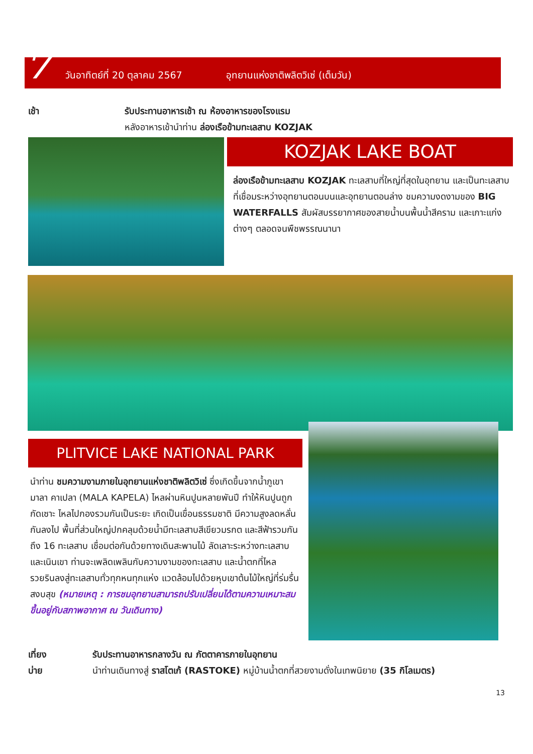7 วันอาทิตย์ที่ 20 ตุลาคม 2567 อุทยานแห่งชาติพลิตวิเซ่ (เต็มวัน)
เช้า รับประทานอาหารเช้า ณ ห้องอาหารของโรงแรม
หลังอาหารเช้านำท่าน ล่องเรือข้ามทะเลสาบ KOZJAK
KOZJAK LAKE BOAT
ล่องเรือข้ามทะเลสาบ KOZJAK ทะเลสาบที่ใหญ่ที่สุดในอุทยาน และเป็นทะเลสาบที่เชื่อมระหว่างอุทยานตอนบนและอุทยานตอนล่าง ชมความงดงามของ BIG WATERFALLS สัมผัสบรรยากาศของสายน้ำบนพื้นน้ำสีคราม และเกาะแก่งต่างๆ ตลอดจนพืชพรรณนานา
PLITVICE LAKE NATIONAL PARK
นำท่าน ชมความงามภายในอุทยานแห่งชาติพลิตวิเซ่ ซึ่งเกิดขึ้นจากน้ำภูเขามาลา คาเปลา (MALA KAPELA) ไหลผ่านหินปูนหลายพันปี ทำให้หินปูนถูกกัดเซาะ ไหลไปกองรวมกันเป็นระยะ เกิดเป็นเขื่อนธรรมชาติ มีความสูงลดหลั่นกันลงไป พื้นที่ส่วนใหญ่ปกคลุมด้วยน้ำมีทะเลสาบสีเขียวมรกต และสีฟ้ารวมกันถึง 16 ทะเลสาบ เชื่อมต่อกันด้วยทางเดินสะพานไม้ ลัดเลาะระหว่างทะเลสาบ และเนินเขา ท่านจะเพลิดเพลินกับความงามของทะเลสาบ และน้ำตกที่ไหลรวยรินลงสู่ทะเลสาบทั่วทุกหนทุกแห่ง แวดล้อมไปด้วยหุบเขาต้นไม้ใหญ่ที่ร่มรื่น สงบสุข (หมายเหตุ : การชมอุทยานสามารถปรับเปลี่ยนได้ตามความเหมาะสม ขึ้นอยู่กับสภาพอากาศ ณ วันเดินทาง)
เที่ยง รับประทานอาหารกลางวัน ณ ภัตตาคารภายในอุทยาน
บ่าย นำท่านเดินทางสู่ ราสโตเก้ (RASTOKE) หมู่บ้านน้ำตกที่สวยงามดั่งในเทพนิยาย (35 กิโลเมตร)
13